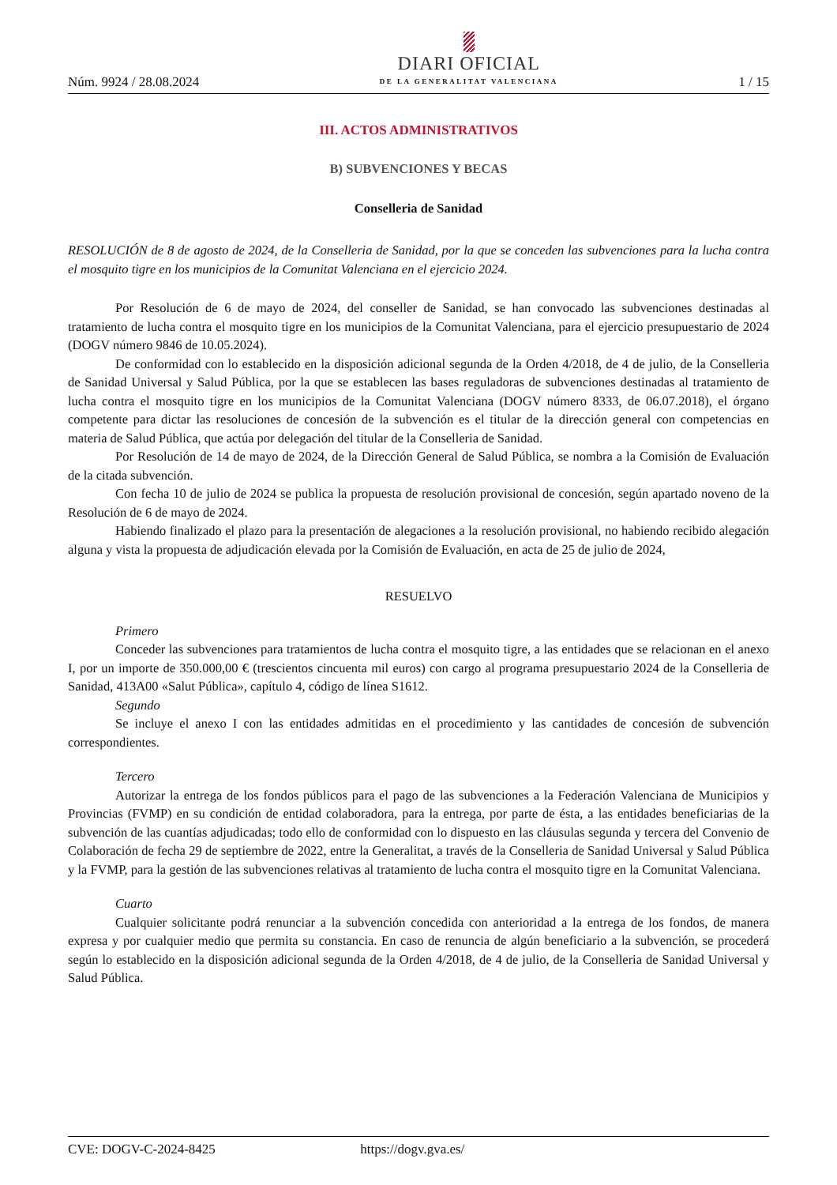Núm. 9924 / 28.08.2024
DIARI OFICIAL
DE LA GENERALITAT VALENCIANA
1 / 15
III. ACTOS ADMINISTRATIVOS
B) SUBVENCIONES Y BECAS
Conselleria de Sanidad
RESOLUCIÓN de 8 de agosto de 2024, de la Conselleria de Sanidad, por la que se conceden las subvenciones para la lucha contra el mosquito tigre en los municipios de la Comunitat Valenciana en el ejercicio 2024.
Por Resolución de 6 de mayo de 2024, del conseller de Sanidad, se han convocado las subvenciones destinadas al tratamiento de lucha contra el mosquito tigre en los municipios de la Comunitat Valenciana, para el ejercicio presupuestario de 2024 (DOGV número 9846 de 10.05.2024).
De conformidad con lo establecido en la disposición adicional segunda de la Orden 4/2018, de 4 de julio, de la Conselleria de Sanidad Universal y Salud Pública, por la que se establecen las bases reguladoras de subvenciones destinadas al tratamiento de lucha contra el mosquito tigre en los municipios de la Comunitat Valenciana (DOGV número 8333, de 06.07.2018), el órgano competente para dictar las resoluciones de concesión de la subvención es el titular de la dirección general con competencias en materia de Salud Pública, que actúa por delegación del titular de la Conselleria de Sanidad.
Por Resolución de 14 de mayo de 2024, de la Dirección General de Salud Pública, se nombra a la Comisión de Evaluación de la citada subvención.
Con fecha 10 de julio de 2024 se publica la propuesta de resolución provisional de concesión, según apartado noveno de la Resolución de 6 de mayo de 2024.
Habiendo finalizado el plazo para la presentación de alegaciones a la resolución provisional, no habiendo recibido alegación alguna y vista la propuesta de adjudicación elevada por la Comisión de Evaluación, en acta de 25 de julio de 2024,
RESUELVO
Primero
Conceder las subvenciones para tratamientos de lucha contra el mosquito tigre, a las entidades que se relacionan en el anexo I, por un importe de 350.000,00 € (trescientos cincuenta mil euros) con cargo al programa presupuestario 2024 de la Conselleria de Sanidad, 413A00 «Salut Pública», capítulo 4, código de línea S1612.
Segundo
Se incluye el anexo I con las entidades admitidas en el procedimiento y las cantidades de concesión de subvención correspondientes.
Tercero
Autorizar la entrega de los fondos públicos para el pago de las subvenciones a la Federación Valenciana de Municipios y Provincias (FVMP) en su condición de entidad colaboradora, para la entrega, por parte de ésta, a las entidades beneficiarias de la subvención de las cuantías adjudicadas; todo ello de conformidad con lo dispuesto en las cláusulas segunda y tercera del Convenio de Colaboración de fecha 29 de septiembre de 2022, entre la Generalitat, a través de la Conselleria de Sanidad Universal y Salud Pública y la FVMP, para la gestión de las subvenciones relativas al tratamiento de lucha contra el mosquito tigre en la Comunitat Valenciana.
Cuarto
Cualquier solicitante podrá renunciar a la subvención concedida con anterioridad a la entrega de los fondos, de manera expresa y por cualquier medio que permita su constancia. En caso de renuncia de algún beneficiario a la subvención, se procederá según lo establecido en la disposición adicional segunda de la Orden 4/2018, de 4 de julio, de la Conselleria de Sanidad Universal y Salud Pública.
CVE: DOGV-C-2024-8425 https://dogv.gva.es/